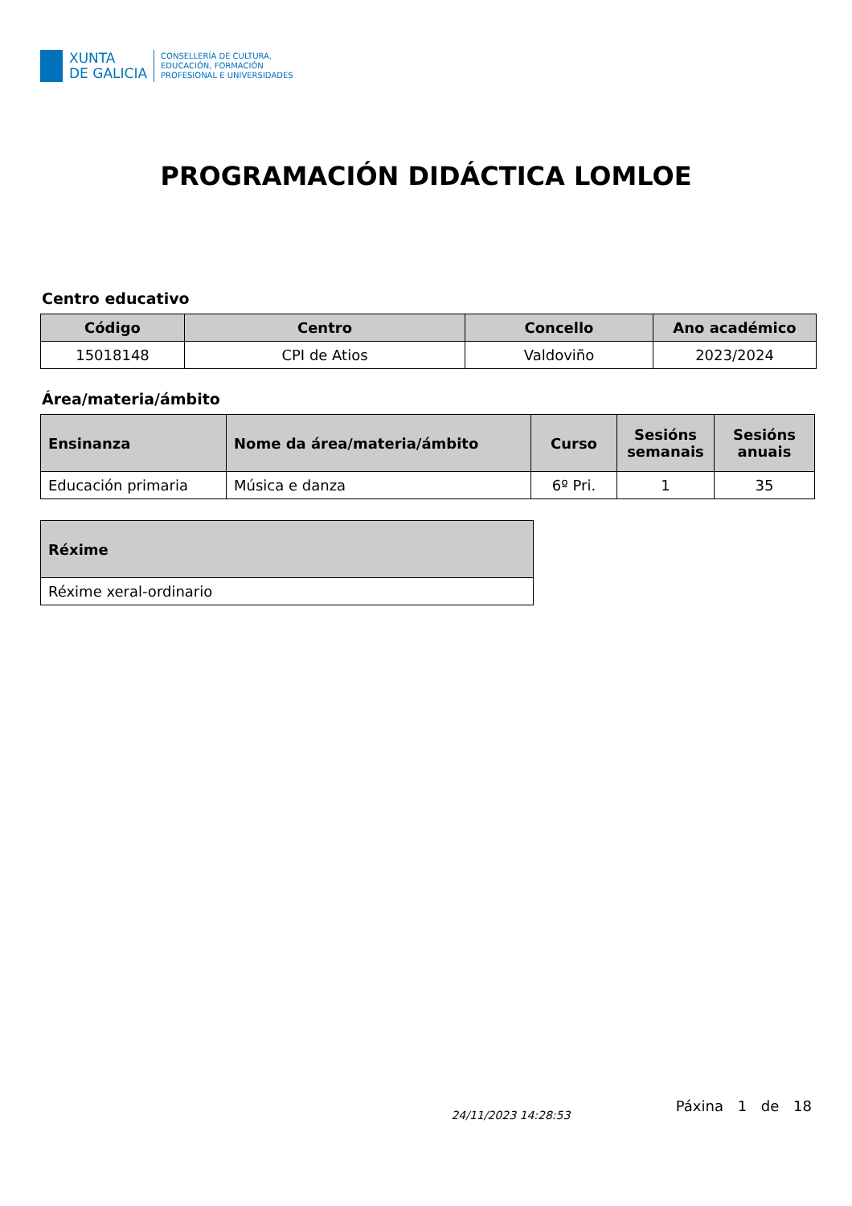XUNTA
DE GALICIA
CONSELLERÍA DE CULTURA,
EDUCACIÓN, FORMACIÓN
PROFESIONAL E UNIVERSIDADES
PROGRAMACIÓN DIDÁCTICA LOMLOE
Centro educativo
| Código | Centro | Concello | Ano académico |
| --- | --- | --- | --- |
| 15018148 | CPI de Atios | Valdoviño | 2023/2024 |
Área/materia/ámbito
| Ensinanza | Nome da área/materia/ámbito | Curso | Sesións semanais | Sesións anuais |
| --- | --- | --- | --- | --- |
| Educación primaria | Música e danza | 6º Pri. | 1 | 35 |
| Réxime |
| --- |
| Réxime xeral-ordinario |
24/11/2023 14:28:53 Páxina 1 de 18